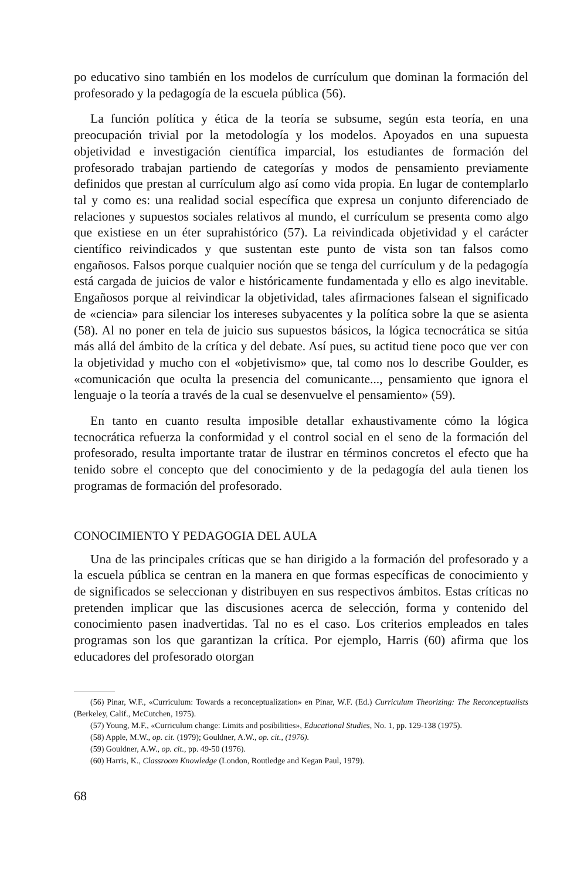po educativo sino también en los modelos de currículum que dominan la formación del profesorado y la pedagogía de la escuela pública (56).
La función política y ética de la teoría se subsume, según esta teoría, en una preocupación trivial por la metodología y los modelos. Apoyados en una supuesta objetividad e investigación científica imparcial, los estudiantes de formación del profesorado trabajan partiendo de categorías y modos de pensamiento previamente definidos que prestan al currículum algo así como vida propia. En lugar de contemplarlo tal y como es: una realidad social específica que expresa un conjunto diferenciado de relaciones y supuestos sociales relativos al mundo, el currículum se presenta como algo que existiese en un éter suprahistórico (57). La reivindicada objetividad y el carácter científico reivindicados y que sustentan este punto de vista son tan falsos como engañosos. Falsos porque cualquier noción que se tenga del currículum y de la pedagogía está cargada de juicios de valor e históricamente fundamentada y ello es algo inevitable. Engañosos porque al reivindicar la objetividad, tales afirmaciones falsean el significado de «ciencia» para silenciar los intereses subyacentes y la política sobre la que se asienta (58). Al no poner en tela de juicio sus supuestos básicos, la lógica tecnocrática se sitúa más allá del ámbito de la crítica y del debate. Así pues, su actitud tiene poco que ver con la objetividad y mucho con el «objetivismo» que, tal como nos lo describe Goulder, es «comunicación que oculta la presencia del comunicante..., pensamiento que ignora el lenguaje o la teoría a través de la cual se desenvuelve el pensamiento» (59).
En tanto en cuanto resulta imposible detallar exhaustivamente cómo la lógica tecnocrática refuerza la conformidad y el control social en el seno de la formación del profesorado, resulta importante tratar de ilustrar en términos concretos el efecto que ha tenido sobre el concepto que del conocimiento y de la pedagogía del aula tienen los programas de formación del profesorado.
CONOCIMIENTO Y PEDAGOGIA DEL AULA
Una de las principales críticas que se han dirigido a la formación del profesorado y a la escuela pública se centran en la manera en que formas específicas de conocimiento y de significados se seleccionan y distribuyen en sus respectivos ámbitos. Estas críticas no pretenden implicar que las discusiones acerca de selección, forma y contenido del conocimiento pasen inadvertidas. Tal no es el caso. Los criterios empleados en tales programas son los que garantizan la crítica. Por ejemplo, Harris (60) afirma que los educadores del profesorado otorgan
(56) Pinar, W.F., «Curriculum: Towards a reconceptualization» en Pinar, W.F. (Ed.) Curriculum Theorizing: The Reconceptualists (Berkeley, Calif., McCutchen, 1975).
(57) Young, M.F., «Curriculum change: Limits and posibilities», Educational Studies, No. 1, pp. 129-138 (1975).
(58) Apple, M.W., op. cit. (1979); Gouldner, A.W., op. cit., (1976).
(59) Gouldner, A.W., op. cit., pp. 49-50 (1976).
(60) Harris, K., Classroom Knowledge (London, Routledge and Kegan Paul, 1979).
68